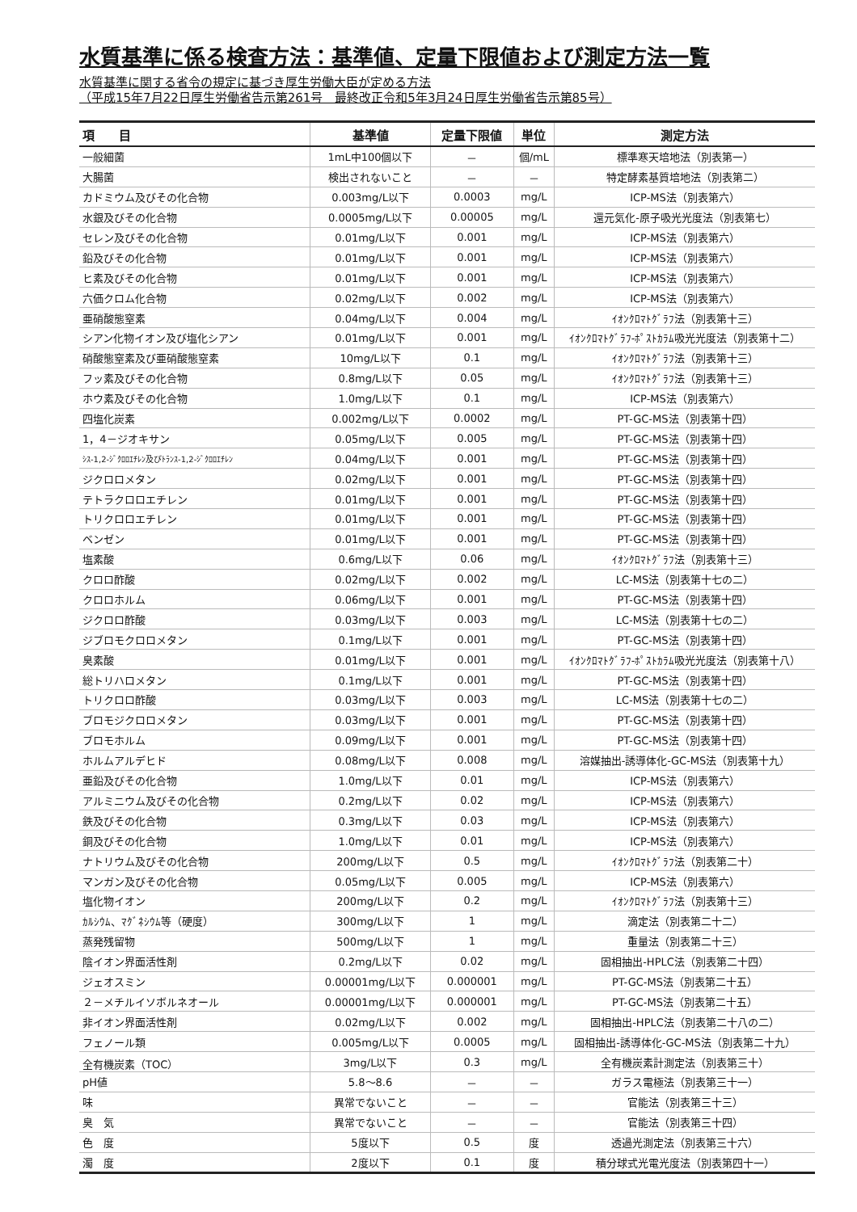水質基準に係る検査方法：基準値、定量下限値および測定方法一覧
水質基準に関する省令の規定に基づき厚生労働大臣が定める方法
（平成15年7月22日厚生労働省告示第261号　最終改正令和5年3月24日厚生労働省告示第85号）
| 項 目 | 基準値 | 定量下限値 | 単位 | 測定方法 |
| --- | --- | --- | --- | --- |
| 一般細菌 | 1mL中100個以下 | － | 個/mL | 標準寒天培地法（別表第一） |
| 大腸菌 | 検出されないこと | － | － | 特定酵素基質培地法（別表第二） |
| カドミウム及びその化合物 | 0.003mg/L以下 | 0.0003 | mg/L | ICP-MS法（別表第六） |
| 水銀及びその化合物 | 0.0005mg/L以下 | 0.00005 | mg/L | 還元気化-原子吸光光度法（別表第七） |
| セレン及びその化合物 | 0.01mg/L以下 | 0.001 | mg/L | ICP-MS法（別表第六） |
| 鉛及びその化合物 | 0.01mg/L以下 | 0.001 | mg/L | ICP-MS法（別表第六） |
| ヒ素及びその化合物 | 0.01mg/L以下 | 0.001 | mg/L | ICP-MS法（別表第六） |
| 六価クロム化合物 | 0.02mg/L以下 | 0.002 | mg/L | ICP-MS法（別表第六） |
| 亜硝酸態窒素 | 0.04mg/L以下 | 0.004 | mg/L | ｲｵﾝｸﾛﾏﾄｸﾞﾗﾌ法（別表第十三） |
| シアン化物イオン及び塩化シアン | 0.01mg/L以下 | 0.001 | mg/L | ｲｵﾝｸﾛﾏﾄｸﾞﾗﾌ-ﾎﾟｽﾄｶﾗﾑ吸光光度法（別表第十二） |
| 硝酸態窒素及び亜硝酸態窒素 | 10mg/L以下 | 0.1 | mg/L | ｲｵﾝｸﾛﾏﾄｸﾞﾗﾌ法（別表第十三） |
| フッ素及びその化合物 | 0.8mg/L以下 | 0.05 | mg/L | ｲｵﾝｸﾛﾏﾄｸﾞﾗﾌ法（別表第十三） |
| ホウ素及びその化合物 | 1.0mg/L以下 | 0.1 | mg/L | ICP-MS法（別表第六） |
| 四塩化炭素 | 0.002mg/L以下 | 0.0002 | mg/L | PT-GC-MS法（別表第十四） |
| 1，4－ジオキサン | 0.05mg/L以下 | 0.005 | mg/L | PT-GC-MS法（別表第十四） |
| ｼｽ-1,2-ｼﾞｸﾛﾛｴﾁﾚﾝ及びﾄﾗﾝｽ-1,2-ｼﾞｸﾛﾛｴﾁﾚﾝ | 0.04mg/L以下 | 0.001 | mg/L | PT-GC-MS法（別表第十四） |
| ジクロロメタン | 0.02mg/L以下 | 0.001 | mg/L | PT-GC-MS法（別表第十四） |
| テトラクロロエチレン | 0.01mg/L以下 | 0.001 | mg/L | PT-GC-MS法（別表第十四） |
| トリクロロエチレン | 0.01mg/L以下 | 0.001 | mg/L | PT-GC-MS法（別表第十四） |
| ベンゼン | 0.01mg/L以下 | 0.001 | mg/L | PT-GC-MS法（別表第十四） |
| 塩素酸 | 0.6mg/L以下 | 0.06 | mg/L | ｲｵﾝｸﾛﾏﾄｸﾞﾗﾌ法（別表第十三） |
| クロロ酢酸 | 0.02mg/L以下 | 0.002 | mg/L | LC-MS法（別表第十七の二） |
| クロロホルム | 0.06mg/L以下 | 0.001 | mg/L | PT-GC-MS法（別表第十四） |
| ジクロロ酢酸 | 0.03mg/L以下 | 0.003 | mg/L | LC-MS法（別表第十七の二） |
| ジブロモクロロメタン | 0.1mg/L以下 | 0.001 | mg/L | PT-GC-MS法（別表第十四） |
| 臭素酸 | 0.01mg/L以下 | 0.001 | mg/L | ｲｵﾝｸﾛﾏﾄｸﾞﾗﾌ-ﾎﾟｽﾄｶﾗﾑ吸光光度法（別表第十八） |
| 総トリハロメタン | 0.1mg/L以下 | 0.001 | mg/L | PT-GC-MS法（別表第十四） |
| トリクロロ酢酸 | 0.03mg/L以下 | 0.003 | mg/L | LC-MS法（別表第十七の二） |
| ブロモジクロロメタン | 0.03mg/L以下 | 0.001 | mg/L | PT-GC-MS法（別表第十四） |
| ブロモホルム | 0.09mg/L以下 | 0.001 | mg/L | PT-GC-MS法（別表第十四） |
| ホルムアルデヒド | 0.08mg/L以下 | 0.008 | mg/L | 溶媒抽出-誘導体化-GC-MS法（別表第十九） |
| 亜鉛及びその化合物 | 1.0mg/L以下 | 0.01 | mg/L | ICP-MS法（別表第六） |
| アルミニウム及びその化合物 | 0.2mg/L以下 | 0.02 | mg/L | ICP-MS法（別表第六） |
| 鉄及びその化合物 | 0.3mg/L以下 | 0.03 | mg/L | ICP-MS法（別表第六） |
| 銅及びその化合物 | 1.0mg/L以下 | 0.01 | mg/L | ICP-MS法（別表第六） |
| ナトリウム及びその化合物 | 200mg/L以下 | 0.5 | mg/L | ｲｵﾝｸﾛﾏﾄｸﾞﾗﾌ法（別表第二十） |
| マンガン及びその化合物 | 0.05mg/L以下 | 0.005 | mg/L | ICP-MS法（別表第六） |
| 塩化物イオン | 200mg/L以下 | 0.2 | mg/L | ｲｵﾝｸﾛﾏﾄｸﾞﾗﾌ法（別表第十三） |
| ｶﾙｼｳﾑ、ﾏｸﾞﾈｼｳﾑ等（硬度） | 300mg/L以下 | 1 | mg/L | 滴定法（別表第二十二） |
| 蒸発残留物 | 500mg/L以下 | 1 | mg/L | 重量法（別表第二十三） |
| 陰イオン界面活性剤 | 0.2mg/L以下 | 0.02 | mg/L | 固相抽出-HPLC法（別表第二十四） |
| ジェオスミン | 0.00001mg/L以下 | 0.000001 | mg/L | PT-GC-MS法（別表第二十五） |
| ２－メチルイソボルネオール | 0.00001mg/L以下 | 0.000001 | mg/L | PT-GC-MS法（別表第二十五） |
| 非イオン界面活性剤 | 0.02mg/L以下 | 0.002 | mg/L | 固相抽出-HPLC法（別表第二十八の二） |
| フェノール類 | 0.005mg/L以下 | 0.0005 | mg/L | 固相抽出-誘導体化-GC-MS法（別表第二十九） |
| 全有機炭素（TOC） | 3mg/L以下 | 0.3 | mg/L | 全有機炭素計測定法（別表第三十） |
| pH値 | 5.8～8.6 | － | － | ガラス電極法（別表第三十一） |
| 味 | 異常でないこと | － | － | 官能法（別表第三十三） |
| 臭 気 | 異常でないこと | － | － | 官能法（別表第三十四） |
| 色 度 | 5度以下 | 0.5 | 度 | 透過光測定法（別表第三十六） |
| 濁 度 | 2度以下 | 0.1 | 度 | 積分球式光電光度法（別表第四十一） |